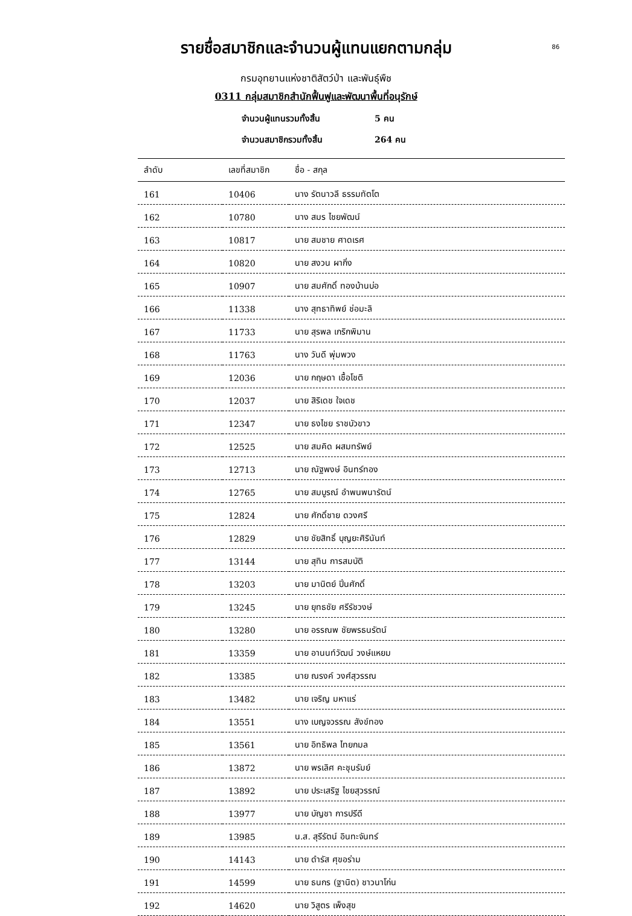86
รายชื่อสมาชิกและจำนวนผู้แทนแยกตามกลุ่ม
กรมอุทยานแห่งชาติสัตว์ป่า และพันธุ์พืช
0311 กลุ่มสมาชิกสำนักฟื้นฟูและพัฒนาพื้นที่อนุรักษ์
จำนวนผู้แทนรวมทั้งสิ้น 5 คน
จำนวนสมาชิกรวมทั้งสิ้น 264 คน
| ลำดับ | เลขที่สมาชิก | ชื่อ - สกุล |
| --- | --- | --- |
| 161 | 10406 | นาง รัตนาวลี ธรรมทัตโต |
| 162 | 10780 | นาง สมร ไชยพัฒน์ |
| 163 | 10817 | นาย สมชาย ศาดเรศ |
| 164 | 10820 | นาย สงวน ผากิ่ง |
| 165 | 10907 | นาย สมศักดิ์ ทองบ้านบ่อ |
| 166 | 11338 | นาง สุทธาทิพย์ ช่อมะลิ |
| 167 | 11733 | นาย สุรพล เกริกพิมาน |
| 168 | 11763 | นาง วันดี พุ่มพวง |
| 169 | 12036 | นาย กฤษดา เชื้อโชติ |
| 170 | 12037 | นาย สิริเดช ใจเดช |
| 171 | 12347 | นาย ธงไชย ราชบัวขาว |
| 172 | 12525 | นาย สมคิด ผสมทรัพย์ |
| 173 | 12713 | นาย ณัฐพงษ์ อินทร์ทอง |
| 174 | 12765 | นาย สมบูรณ์ อำพนพนารัตน์ |
| 175 | 12824 | นาย ศักดิ์ชาย ดวงศรี |
| 176 | 12829 | นาย ชัยสิทธิ์ บุญยะศิรินันท์ |
| 177 | 13144 | นาย สุทิน การสมบัติ |
| 178 | 13203 | นาย มานิตย์ ปิ่นศักดิ์ |
| 179 | 13245 | นาย ยุทธชัย ศรีรัชวงษ์ |
| 180 | 13280 | นาย อรรณพ ชัยพรธนรัตน์ |
| 181 | 13359 | นาย อานนท์วัฒน์ วงษ์แหยม |
| 182 | 13385 | นาย ณรงค์ วงศ์สุวรรณ |
| 183 | 13482 | นาย เจริญ มหาแร่ |
| 184 | 13551 | นาง เบญจวรรณ สังข์ทอง |
| 185 | 13561 | นาย อิทธิพล ไทยกมล |
| 186 | 13872 | นาย พรเลิศ คะชุนรัมย์ |
| 187 | 13892 | นาย ประเสริฐ ไชยสุวรรณ์ |
| 188 | 13977 | นาย บัญชา การปรีดี |
| 189 | 13985 | น.ส. สุรีรัตน์ อินทะจันทร์ |
| 190 | 14143 | นาย ดำรัส ศุขอร่าม |
| 191 | 14599 | นาย ธนกร (ฐานิต) ชาวนาโก่น |
| 192 | 14620 | นาย วิสูตร เพ็งสุข |